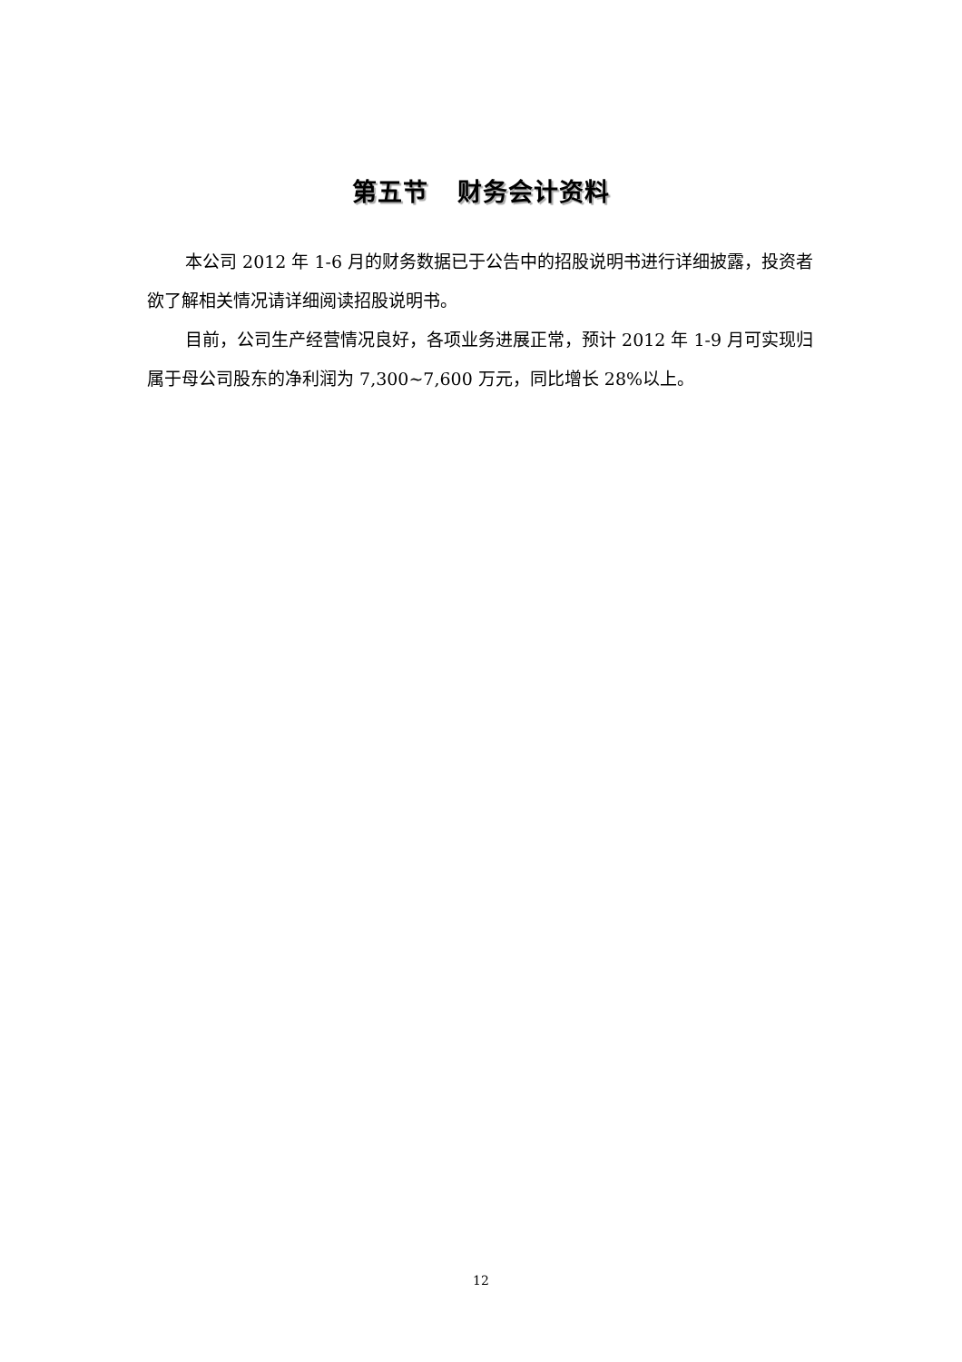第五节 财务会计资料
本公司 2012 年 1-6 月的财务数据已于公告中的招股说明书进行详细披露，投资者欲了解相关情况请详细阅读招股说明书。
目前，公司生产经营情况良好，各项业务进展正常，预计 2012 年 1-9 月可实现归属于母公司股东的净利润为 7,300~7,600 万元，同比增长 28%以上。
12